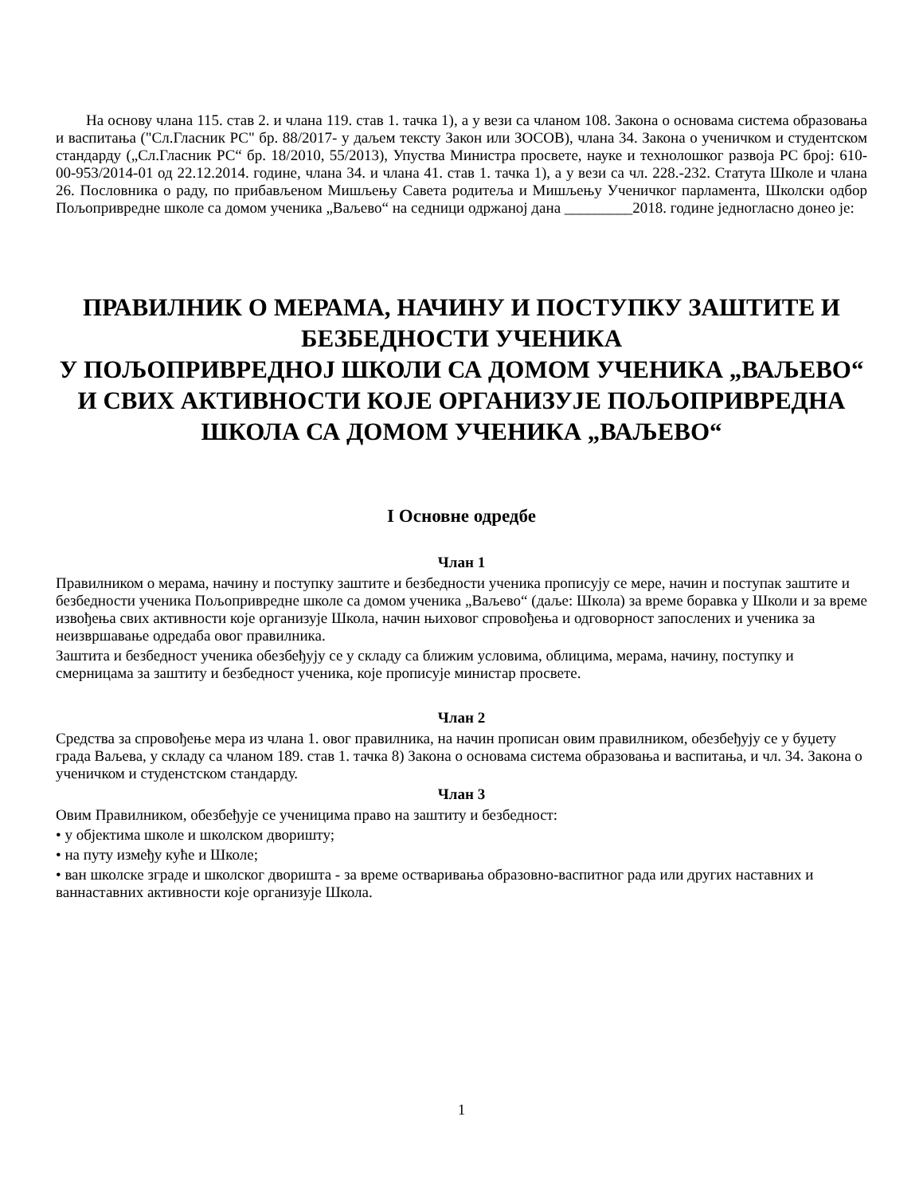На основу члана 115. став 2. и члана 119. став 1. тачка 1), а у вези са чланом 108. Закона о основама система образовања и васпитања ("Сл.Гласник РС" бр. 88/2017- у даљем тексту Закон или ЗОСОВ), члана 34. Закона о ученичком и студентском стандарду („Сл.Гласник РС“ бр. 18/2010, 55/2013), Упуства Министра просвете, науке и технолошког развоја РС број: 610-00-953/2014-01 од 22.12.2014. године, члана 34. и члана 41. став 1. тачка 1), а у вези са чл. 228.-232. Статута Школе и члана 26. Пословника о раду, по прибављеном Мишљењу Савета родитеља и Мишљењу Ученичког парламента, Школски одбор Пољопривредне школе са домом ученика „Ваљево“ на седници одржаној дана _________2018. године једногласно донео је:
ПРАВИЛНИК О МЕРАМА, НАЧИНУ И ПОСТУПКУ ЗАШТИТЕ И БЕЗБЕДНОСТИ УЧЕНИКА
У ПОЉОПРИВРЕДНОЈ ШКОЛИ СА ДОМОМ УЧЕНИКА „ВАЉЕВО“ И СВИХ АКТИВНОСТИ КОЈЕ ОРГАНИЗУЈЕ ПОЉОПРИВРЕДНА ШКОЛА СА ДОМОМ УЧЕНИКА „ВАЉЕВО“
I Основне одредбе
Члан 1
Правилником о мерама, начину и поступку заштите и безбедности ученика прописују се мере, начин и поступак заштите и безбедности ученика Пољопривредне школе са домом ученика „Ваљево“ (даље: Школа) за време боравка у Школи и за време извођења свих активности које организује Школа, начин њиховог спровођења и одговорност запослених и ученика за неизвршавање одредаба овог правилника.
Заштита и безбедност ученика обезбеђују се у складу са ближим условима, облицима, мерама, начину, поступку и смерницама за заштиту и безбедност ученика, које прописује министар просвете.
Члан 2
Средства за спровођење мера из члана 1. овог правилника, на начин прописан овим правилником, обезбеђују се у буџету града Ваљева, у складу са чланом 189. став 1. тачка 8) Закона о основама система образовања и васпитања, и чл. 34. Закона о ученичком и студенстском стандарду.
Члан 3
Овим Правилником, обезбеђује се ученицима право на заштиту и безбедност:
• у објектима школе и школском дворишту;
• на путу између куће и Школе;
• ван школске зграде и школског дворишта - за време остваривања образовно-васпитног рада или других наставних и ваннаставних активности које организује Школа.
1